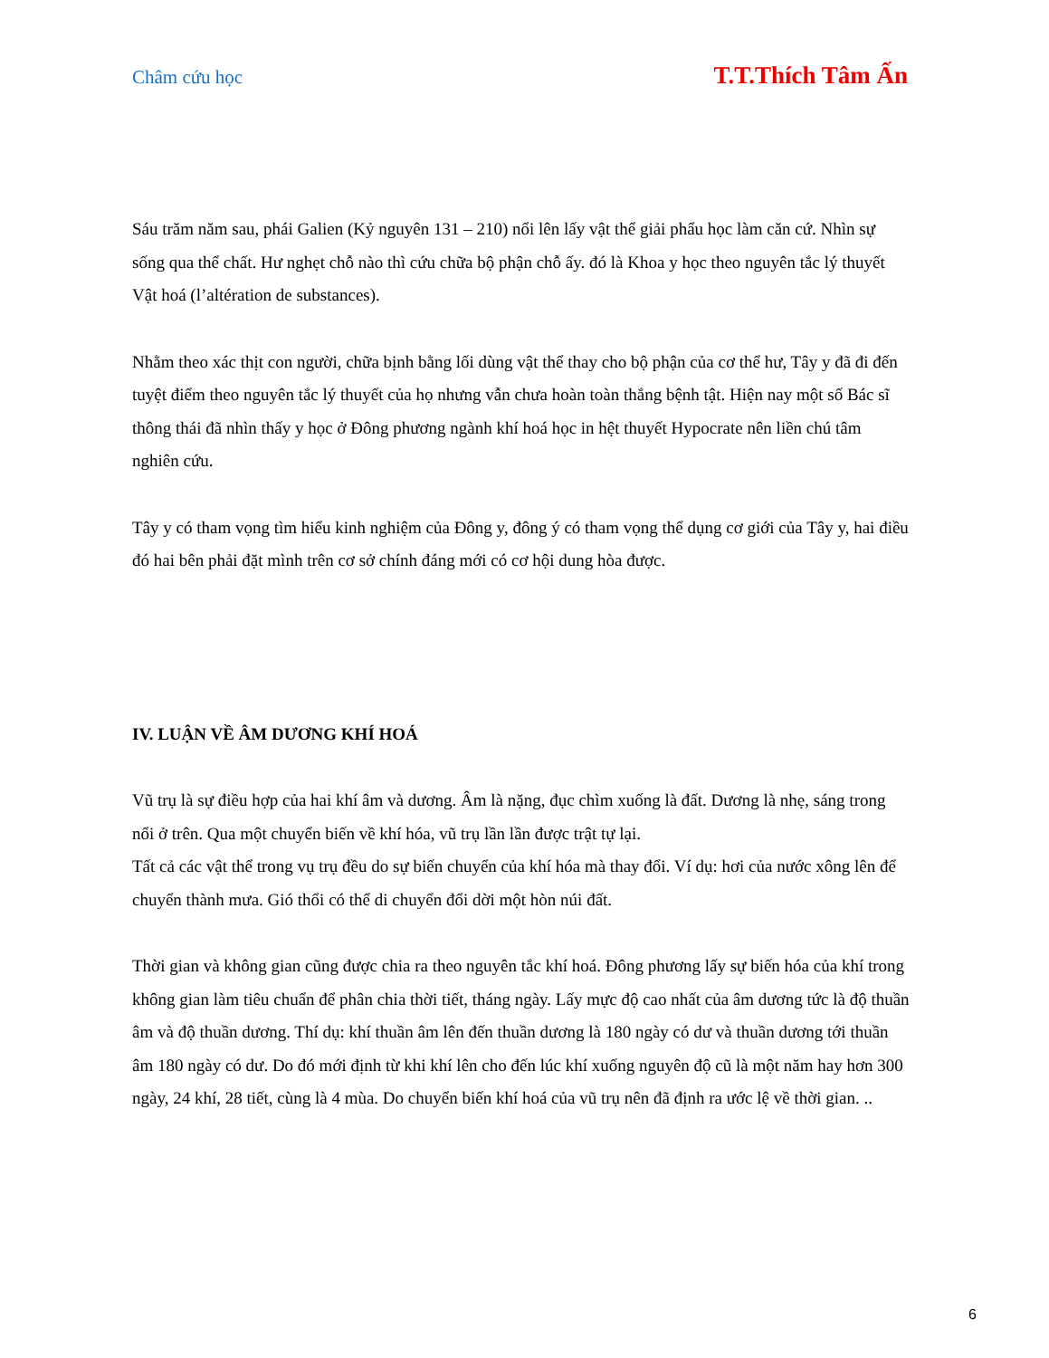Châm cứu học T.T.Thích Tâm Ấn
Sáu trăm năm sau, phái Galien (Kỷ nguyên 131 – 210) nổi lên lấy vật thể giải phẩu học làm căn cứ. Nhìn sự sống qua thể chất. Hư nghẹt chỗ nào thì cứu chữa bộ phận chỗ ấy. đó là Khoa y học theo nguyên tắc lý thuyết Vật hoá (l’altération de substances).
Nhằm theo xác thịt con người, chữa bịnh bằng lối dùng vật thể thay cho bộ phận của cơ thể hư, Tây y đã đi đến tuyệt điểm theo nguyên tắc lý thuyết của họ nhưng vẫn chưa hoàn toàn thắng bệnh tật. Hiện nay một số Bác sĩ thông thái đã nhìn thấy y học ở Đông phương ngành khí hoá học in hệt thuyết Hypocrate nên liền chú tâm nghiên cứu.
Tây y có tham vọng tìm hiểu kinh nghiệm của Đông y, đông ý có tham vọng thể dụng cơ giới của Tây y, hai điều đó hai bên phải đặt mình trên cơ sở chính đáng mới có cơ hội dung hòa được.
IV. LUẬN VỀ ÂM DƯƠNG KHÍ HOÁ
Vũ trụ là sự điều hợp của hai khí âm và dương. Âm là nặng, đục chìm xuống là đất. Dương là nhẹ, sáng trong nổi ở trên. Qua một chuyển biến về khí hóa, vũ trụ lần lần được trật tự lại.
Tất cả các vật thể trong vụ trụ đều do sự biến chuyển của khí hóa mà thay đổi. Ví dụ: hơi của nước xông lên để chuyển thành mưa. Gió thổi có thể di chuyển đổi dời một hòn núi đất.
Thời gian và không gian cũng được chia ra theo nguyên tắc khí hoá. Đông phương lấy sự biến hóa của khí trong không gian làm tiêu chuẩn để phân chia thời tiết, tháng ngày. Lấy mực độ cao nhất của âm dương tức là độ thuần âm và độ thuần dương. Thí dụ: khí thuần âm lên đến thuần dương là 180 ngày có dư và thuần dương tới thuần âm 180 ngày có dư. Do đó mới định từ khi khí lên cho đến lúc khí xuống nguyên độ cũ là một năm hay hơn 300 ngày, 24 khí, 28 tiết, cùng là 4 mùa. Do chuyển biến khí hoá của vũ trụ nên đã định ra ước lệ về thời gian. ..
6